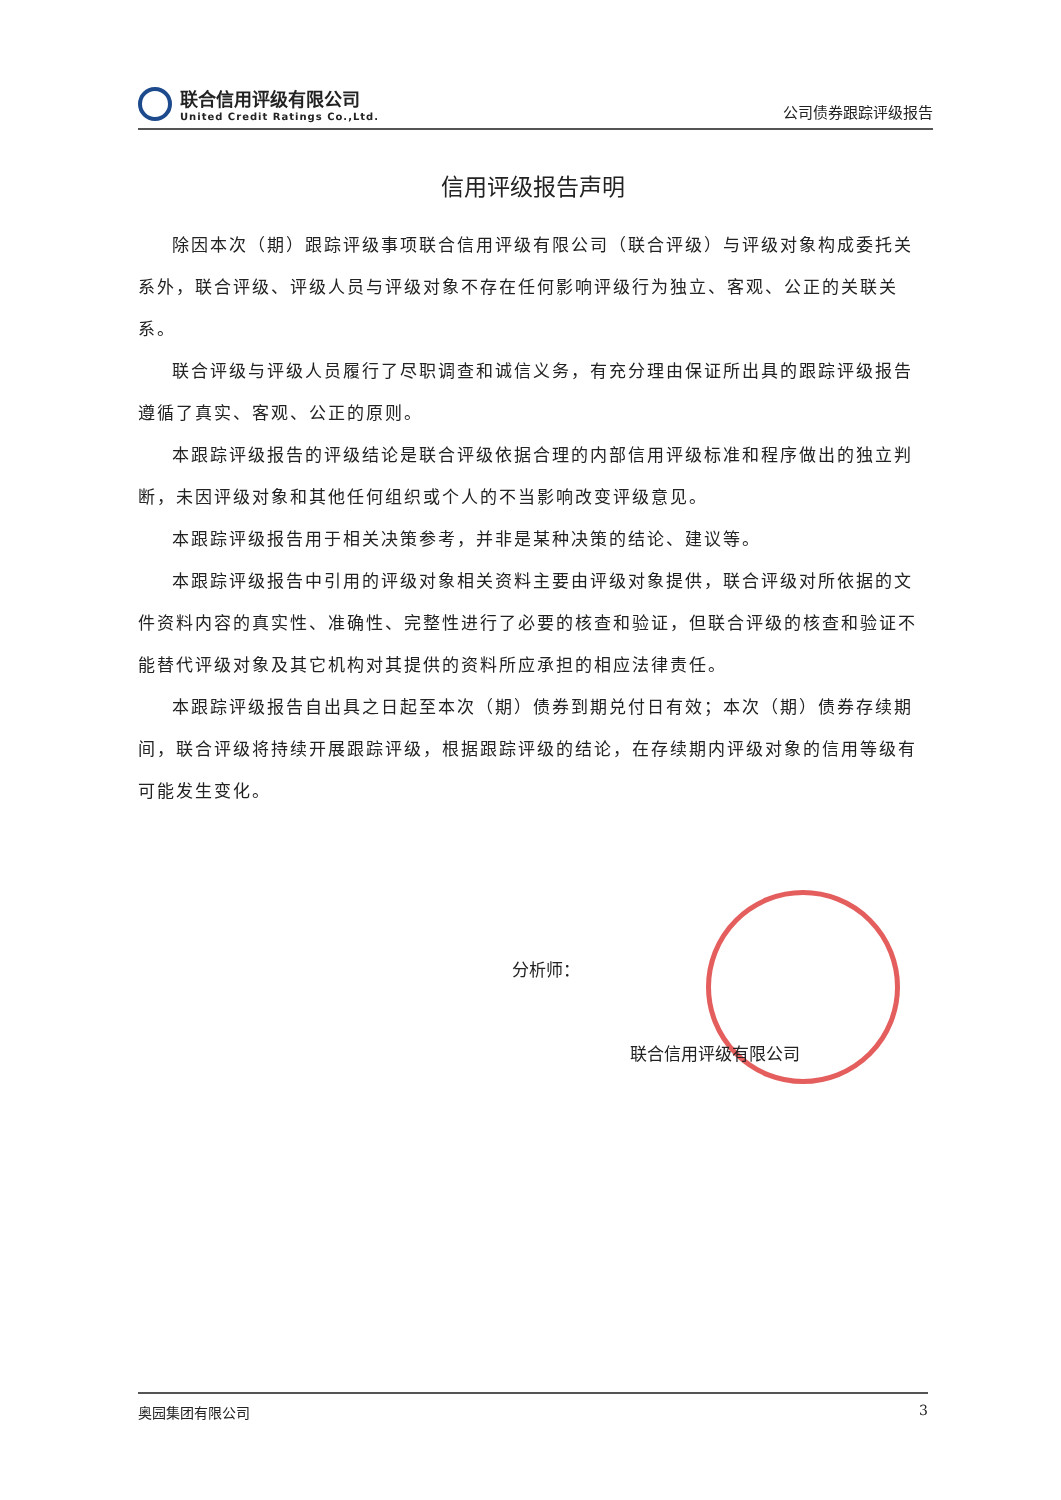联合信用评级有限公司
United Credit Ratings Co.,Ltd.
公司债券跟踪评级报告
信用评级报告声明
除因本次（期）跟踪评级事项联合信用评级有限公司（联合评级）与评级对象构成委托关系外，联合评级、评级人员与评级对象不存在任何影响评级行为独立、客观、公正的关联关系。
联合评级与评级人员履行了尽职调查和诚信义务，有充分理由保证所出具的跟踪评级报告遵循了真实、客观、公正的原则。
本跟踪评级报告的评级结论是联合评级依据合理的内部信用评级标准和程序做出的独立判断，未因评级对象和其他任何组织或个人的不当影响改变评级意见。
本跟踪评级报告用于相关决策参考，并非是某种决策的结论、建议等。
本跟踪评级报告中引用的评级对象相关资料主要由评级对象提供，联合评级对所依据的文件资料内容的真实性、准确性、完整性进行了必要的核查和验证，但联合评级的核查和验证不能替代评级对象及其它机构对其提供的资料所应承担的相应法律责任。
本跟踪评级报告自出具之日起至本次（期）债券到期兑付日有效；本次（期）债券存续期间，联合评级将持续开展跟踪评级，根据跟踪评级的结论，在存续期内评级对象的信用等级有可能发生变化。
分析师：
联合信用评级有限公司
奥园集团有限公司 3